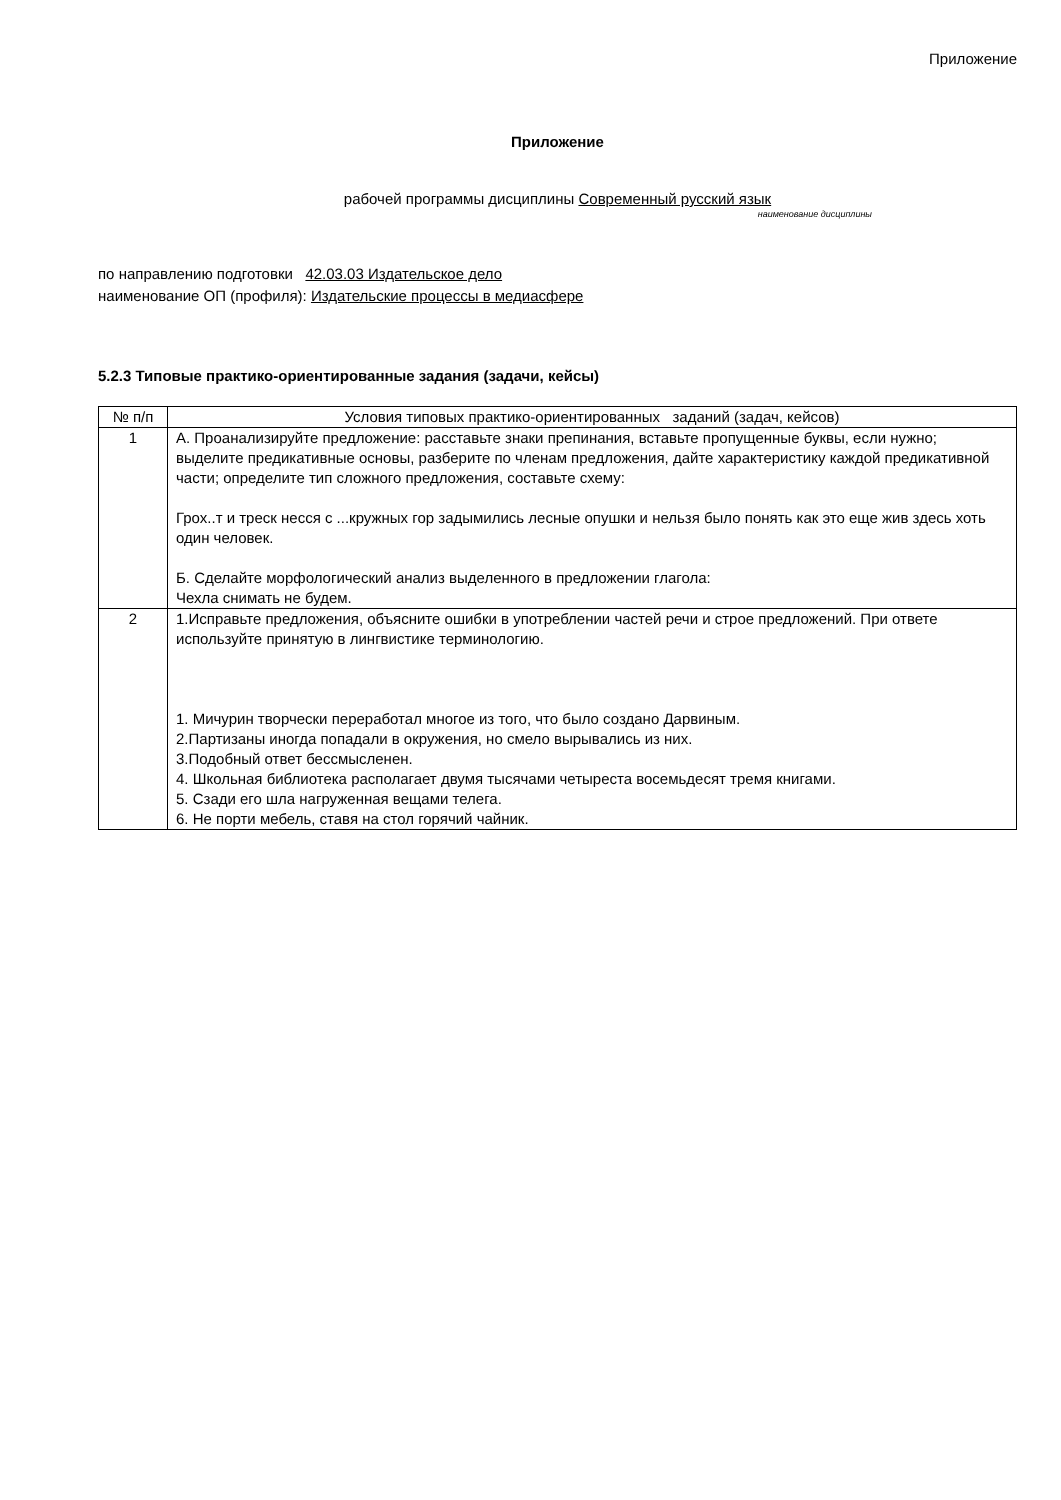Приложение
Приложение
рабочей программы дисциплины Современный русский язык
наименование дисциплины
по направлению подготовки 42.03.03 Издательское дело
наименование ОП (профиля): Издательские процессы в медиасфере
5.2.3 Типовые практико-ориентированные задания (задачи, кейсы)
| № п/п | Условия типовых практико-ориентированных заданий (задач, кейсов) |
| 1 | А. Проанализируйте предложение: расставьте знаки препинания, вставьте пропущенные буквы, если нужно; выделите предикативные основы, разберите по членам предложения, дайте характеристику каждой предикативной части; определите тип сложного предложения, составьте схему: Грох..т и треск несся с ...кружных гор задымились лесные опушки и нельзя было понять как это еще жив здесь хоть один человек. Б. Сделайте морфологический анализ выделенного в предложении глагола: Чехла снимать не будем. |
| 2 | 1.Исправьте предложения, объясните ошибки в употреблении частей речи и строе предложений. При ответе используйте принятую в лингвистике терминологию. 1. Мичурин творчески переработал многое из того, что было создано Дарвиным. 2.Партизаны иногда попадали в окружения, но смело вырывались из них. 3.Подобный ответ бессмысленен. 4. Школьная библиотека располагает двумя тысячами четыреста восемьдесят тремя книгами. 5. Сзади его шла нагруженная вещами телега. 6. Не порти мебель, ставя на стол горячий чайник. |